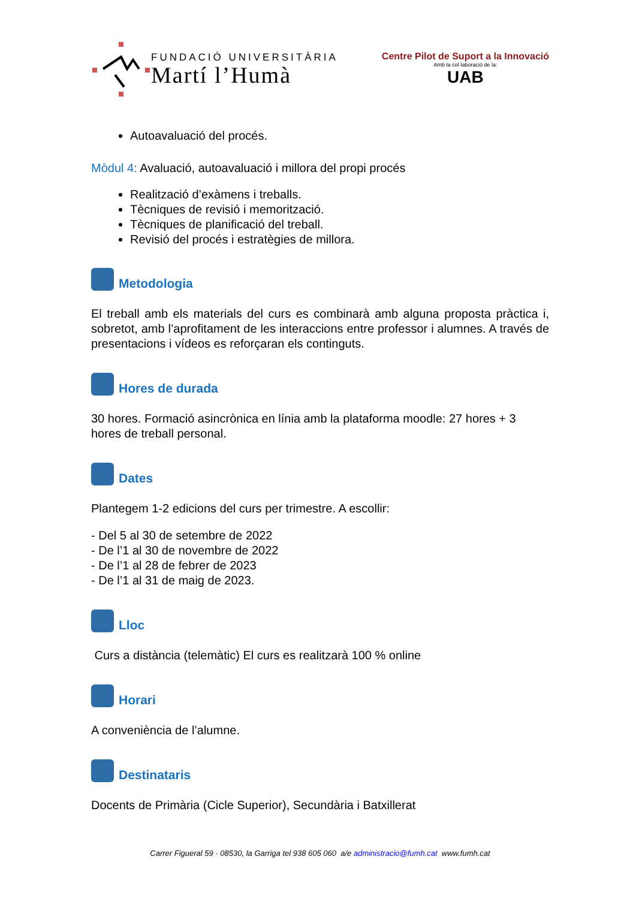FUNDACIÓ UNIVERSITÀRIA
Martí l’Humà
Centre Pilot de Suport a la Innovació
Amb la col·laboració de la:
UAB
Autoavaluació del procés.
Mòdul 4: Avaluació, autoavaluació i millora del propi procés
Realització d’exàmens i treballs.
Tècniques de revisió i memorització.
Tècniques de planificació del treball.
Revisió del procés i estratègies de millora.
Metodologia
El treball amb els materials del curs es combinarà amb alguna proposta pràctica i, sobretot, amb l’aprofitament de les interaccions entre professor i alumnes. A través de presentacions i vídeos es reforçaran els continguts.
Hores de durada
30 hores. Formació asincrònica en línia amb la plataforma moodle: 27 hores + 3 hores de treball personal.
Dates
Plantegem 1-2 edicions del curs per trimestre. A escollir:
- Del 5 al 30 de setembre de 2022
- De l’1 al 30 de novembre de 2022
- De l’1 al 28 de febrer de 2023
- De l’1 al 31 de maig de 2023.
Lloc
Curs a distància (telemàtic) El curs es realitzarà 100 % online
Horari
A conveniència de l’alumne.
Destinataris
Docents de Primària (Cicle Superior), Secundària i Batxillerat
Carrer Figueral 59 · 08530, la Garriga tel 938 605 060 a/e administracio@fumh.cat www.fumh.cat